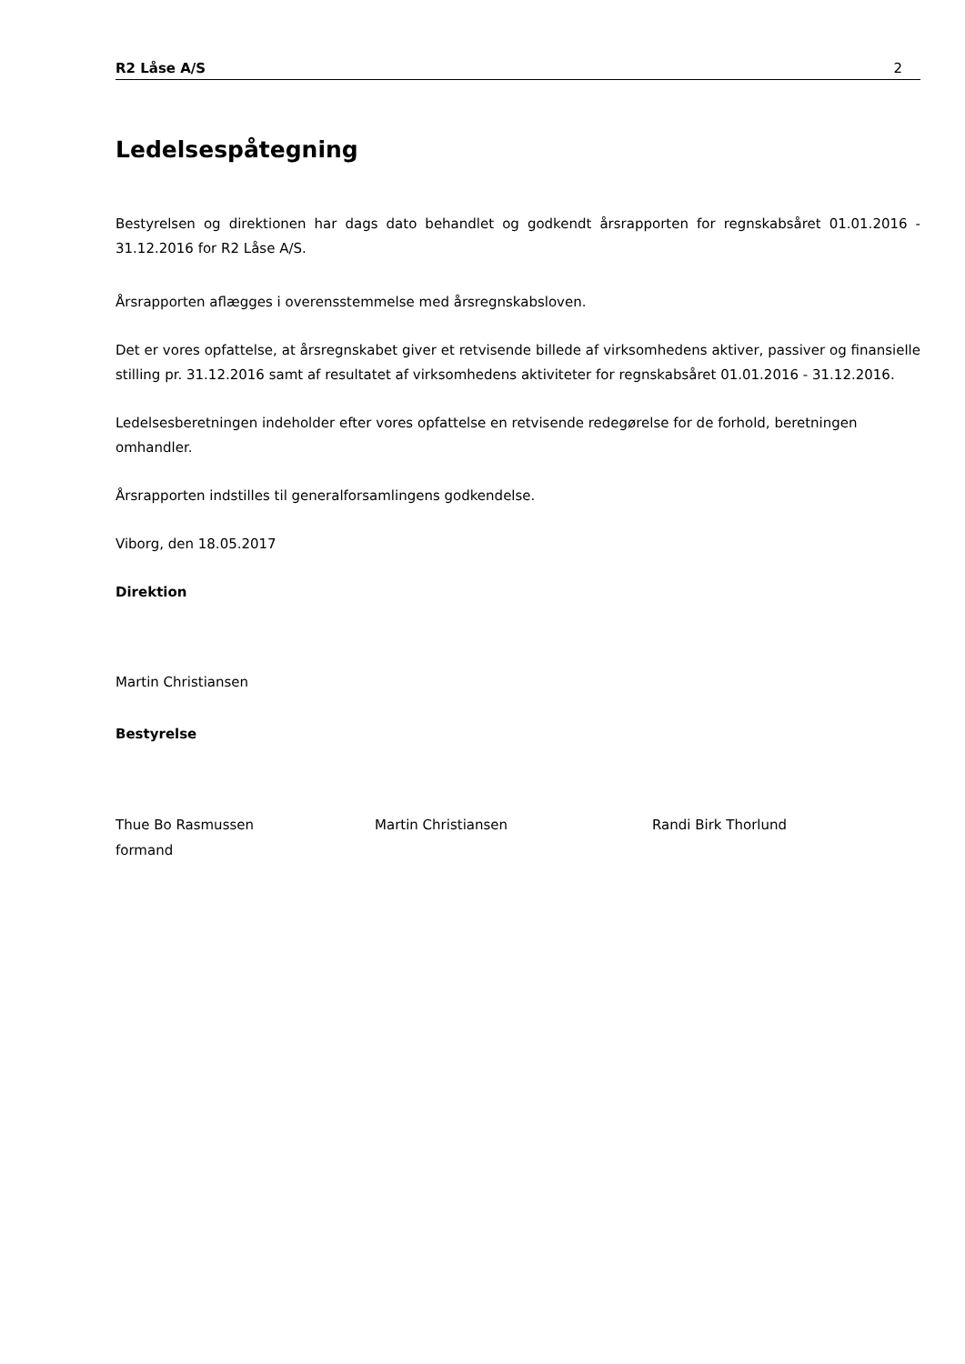R2 Låse A/S 2
Ledelsespåtegning
Bestyrelsen og direktionen har dags dato behandlet og godkendt årsrapporten for regnskabsåret 01.01.2016 - 31.12.2016 for R2 Låse A/S.
Årsrapporten aflægges i overensstemmelse med årsregnskabsloven.
Det er vores opfattelse, at årsregnskabet giver et retvisende billede af virksomhedens aktiver, passiver og finansielle stilling pr. 31.12.2016 samt af resultatet af virksomhedens aktiviteter for regnskabsåret 01.01.2016 - 31.12.2016.
Ledelsesberetningen indeholder efter vores opfattelse en retvisende redegørelse for de forhold, beretningen omhandler.
Årsrapporten indstilles til generalforsamlingens godkendelse.
Viborg, den 18.05.2017
Direktion
Martin Christiansen
Bestyrelse
Thue Bo Rasmussen
formand
Martin Christiansen Randi Birk Thorlund